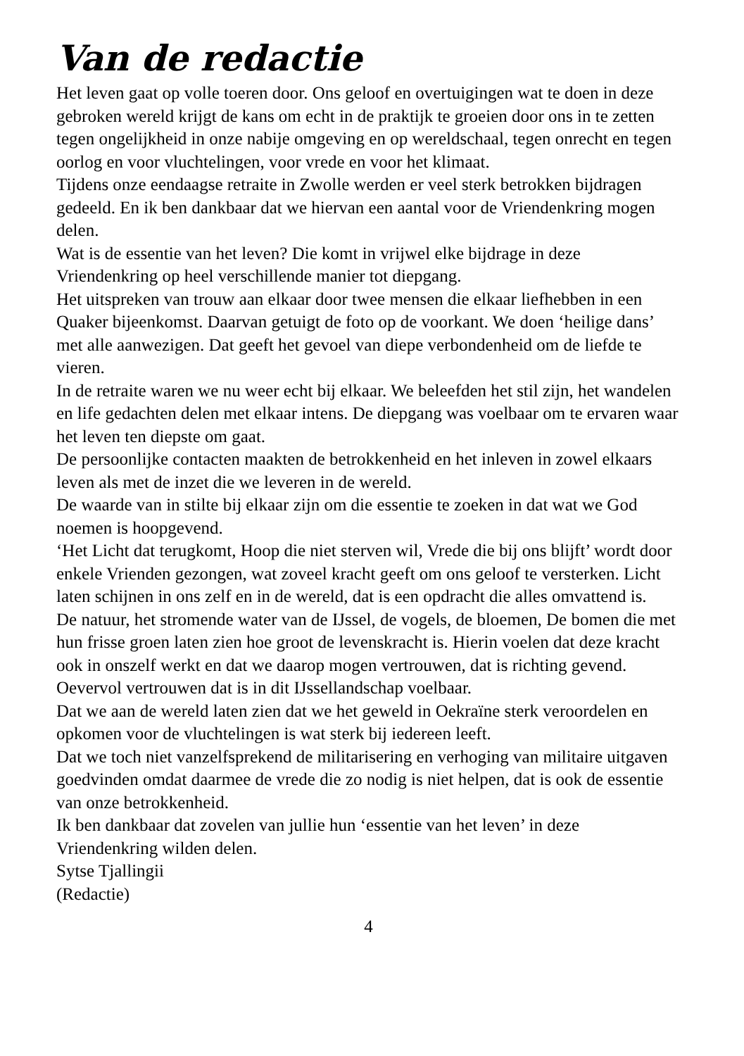Van de redactie
Het leven gaat op volle toeren door. Ons geloof en overtuigingen wat te doen in deze gebroken wereld krijgt de kans om echt in de praktijk te groeien door ons in te zetten tegen ongelijkheid in onze nabije omgeving en op wereldschaal, tegen onrecht en tegen oorlog en voor vluchtelingen, voor vrede en voor het klimaat.
Tijdens onze eendaagse retraite in Zwolle werden er veel sterk betrokken bijdragen gedeeld. En ik ben dankbaar dat we hiervan een aantal voor de Vriendenkring mogen delen.
Wat is de essentie van het leven? Die komt in vrijwel elke bijdrage in deze Vriendenkring op heel verschillende manier tot diepgang.
Het uitspreken van trouw aan elkaar door twee mensen die elkaar liefhebben in een Quaker bijeenkomst. Daarvan getuigt de foto op de voorkant. We doen ‘heilige dans’ met alle aanwezigen. Dat geeft het gevoel van diepe verbondenheid om de liefde te vieren.
In de retraite waren we nu weer echt bij elkaar. We beleefden het stil zijn, het wandelen en life gedachten delen met elkaar intens. De diepgang was voelbaar om te ervaren waar het leven ten diepste om gaat.
De persoonlijke contacten maakten de betrokkenheid en het inleven in zowel elkaars leven als met de inzet die we leveren in de wereld.
De waarde van in stilte bij elkaar zijn om die essentie te zoeken in dat wat we God noemen is hoopgevend.
‘Het Licht dat terugkomt, Hoop die niet sterven wil, Vrede die bij ons blijft’ wordt door enkele Vrienden gezongen, wat zoveel kracht geeft om ons geloof te versterken. Licht laten schijnen in ons zelf en in de wereld, dat is een opdracht die alles omvattend is.
De natuur, het stromende water van de IJssel, de vogels, de bloemen, De bomen die met hun frisse groen laten zien hoe groot de levenskracht is. Hierin voelen dat deze kracht ook in onszelf werkt en dat we daarop mogen vertrouwen, dat is richting gevend. Oevervol vertrouwen dat is in dit IJssellandschap voelbaar.
Dat we aan de wereld laten zien dat we het geweld in Oekraïne sterk veroordelen en opkomen voor de vluchtelingen is wat sterk bij iedereen leeft.
Dat we toch niet vanzelfsprekend de militarisering en verhoging van militaire uitgaven goedvinden omdat daarmee de vrede die zo nodig is niet helpen, dat is ook de essentie van onze betrokkenheid.
Ik ben dankbaar dat zovelen van jullie hun ‘essentie van het leven’ in deze Vriendenkring wilden delen.
Sytse Tjallingii
(Redactie)
4